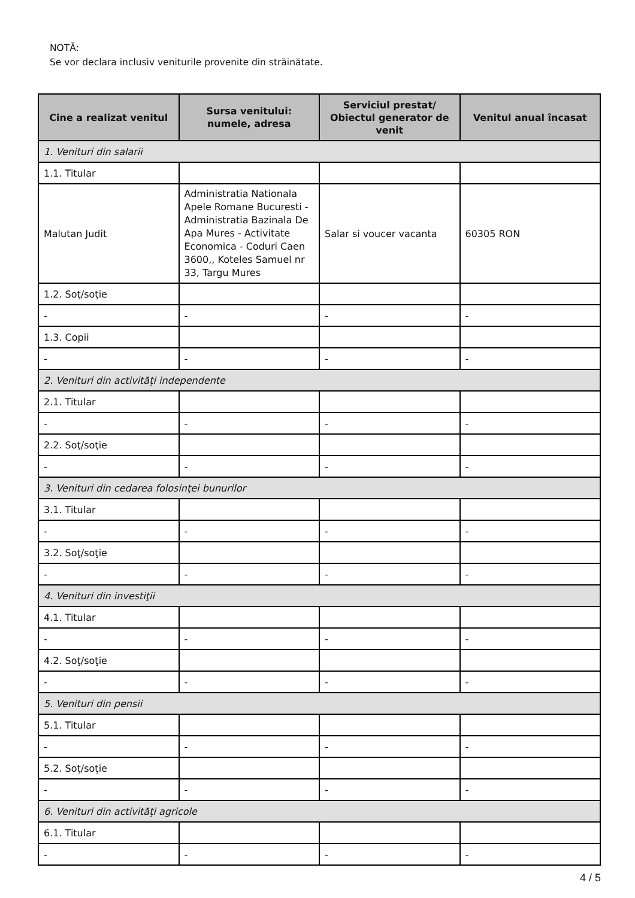NOTĂ:
Se vor declara inclusiv veniturile provenite din străinătate.
| Cine a realizat venitul | Sursa venitului: numele, adresa | Serviciul prestat/ Obiectul generator de venit | Venitul anual încasat |
| --- | --- | --- | --- |
| 1. Venituri din salarii | | | |
| 1.1. Titular | | | |
| Malutan Judit | Administratia Nationala Apele Romane Bucuresti - Administratia Bazinala De Apa Mures - Activitate Economica - Coduri Caen 3600,, Koteles Samuel nr 33, Targu Mures | Salar si voucer vacanta | 60305 RON |
| 1.2. Soţ/soţie | | | |
| - | - | - | - |
| 1.3. Copii | | | |
| - | - | - | - |
| 2. Venituri din activităţi independente | | | |
| 2.1. Titular | | | |
| - | - | - | - |
| 2.2. Soţ/soţie | | | |
| - | - | - | - |
| 3. Venituri din cedarea folosinţei bunurilor | | | |
| 3.1. Titular | | | |
| - | - | - | - |
| 3.2. Soţ/soţie | | | |
| - | - | - | - |
| 4. Venituri din investiţii | | | |
| 4.1. Titular | | | |
| - | - | - | - |
| 4.2. Soţ/soţie | | | |
| - | - | - | - |
| 5. Venituri din pensii | | | |
| 5.1. Titular | | | |
| - | - | - | - |
| 5.2. Soţ/soţie | | | |
| - | - | - | - |
| 6. Venituri din activităţi agricole | | | |
| 6.1. Titular | | | |
| - | - | - | - |
4 / 5